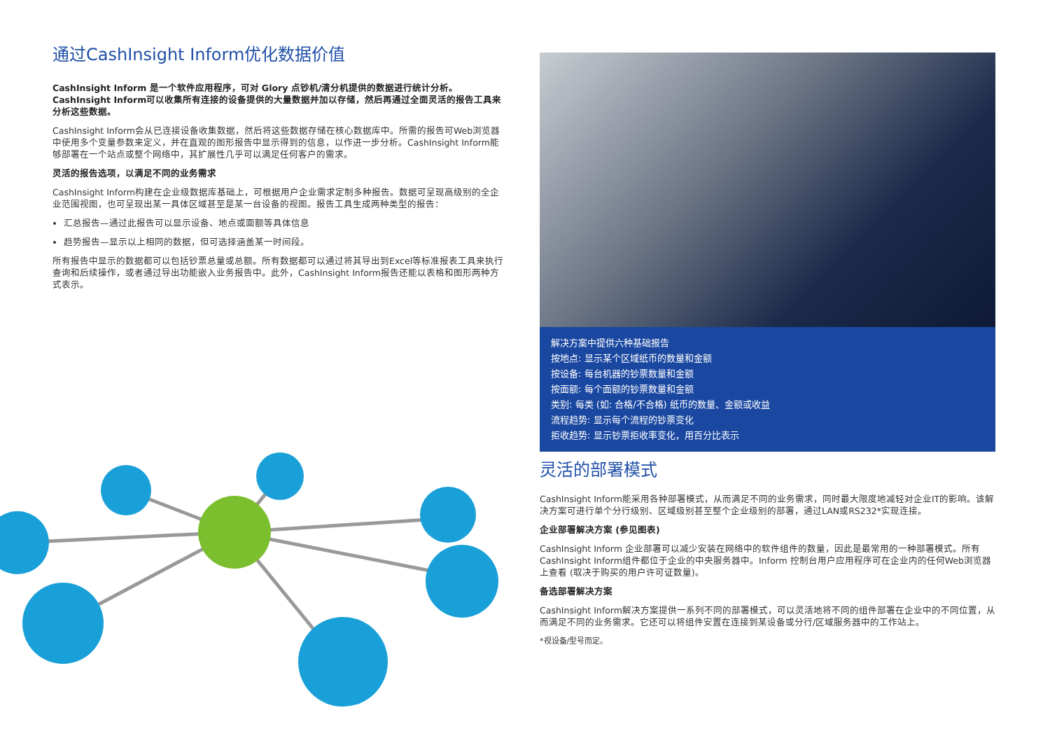通过CashInsight Inform优化数据价值
CashInsight Inform 是一个软件应用程序，可对 Glory 点钞机/清分机提供的数据进行统计分析。CashInsight Inform可以收集所有连接的设备提供的大量数据并加以存储，然后再通过全面灵活的报告工具来分析这些数据。
CashInsight Inform会从已连接设备收集数据，然后将这些数据存储在核心数据库中。所需的报告可Web浏览器中使用多个变量参数来定义，并在直观的图形报告中显示得到的信息，以作进一步分析。CashInsight Inform能够部署在一个站点或整个网络中，其扩展性几乎可以满足任何客户的需求。
灵活的报告选项，以满足不同的业务需求
CashInsight Inform构建在企业级数据库基础上，可根据用户企业需求定制多种报告。数据可呈现高级别的全企业范围视图，也可呈现出某一具体区域甚至是某一台设备的视图。报告工具生成两种类型的报告：
汇总报告—通过此报告可以显示设备、地点或面额等具体信息
趋势报告—显示以上相同的数据，但可选择涵盖某一时间段。
所有报告中显示的数据都可以包括钞票总量或总额。所有数据都可以通过将其导出到Excel等标准报表工具来执行查询和后续操作，或者通过导出功能嵌入业务报告中。此外，CashInsight Inform报告还能以表格和图形两种方式表示。
解决方案中提供六种基础报告
按地点: 显示某个区域纸币的数量和金额
按设备: 每台机器的钞票数量和金额
按面额: 每个面额的钞票数量和金额
类别: 每类 (如: 合格/不合格) 纸币的数量、金额或收益
流程趋势: 显示每个流程的钞票变化
拒收趋势: 显示钞票拒收率变化，用百分比表示
灵活的部署模式
CashInsight Inform能采用各种部署模式，从而满足不同的业务需求，同时最大限度地减轻对企业IT的影响。该解决方案可进行单个分行级别、区域级别甚至整个企业级别的部署，通过LAN或RS232*实现连接。
企业部署解决方案 (参见图表)
CashInsight Inform 企业部署可以减少安装在网络中的软件组件的数量，因此是最常用的一种部署模式。所有CashInsight Inform组件都位于企业的中央服务器中。Inform 控制台用户应用程序可在企业内的任何Web浏览器上查看 (取决于购买的用户许可证数量)。
备选部署解决方案
CashInsight Inform解决方案提供一系列不同的部署模式，可以灵活地将不同的组件部署在企业中的不同位置，从而满足不同的业务需求。它还可以将组件安置在连接到某设备或分行/区域服务器中的工作站上。
*视设备/型号而定。